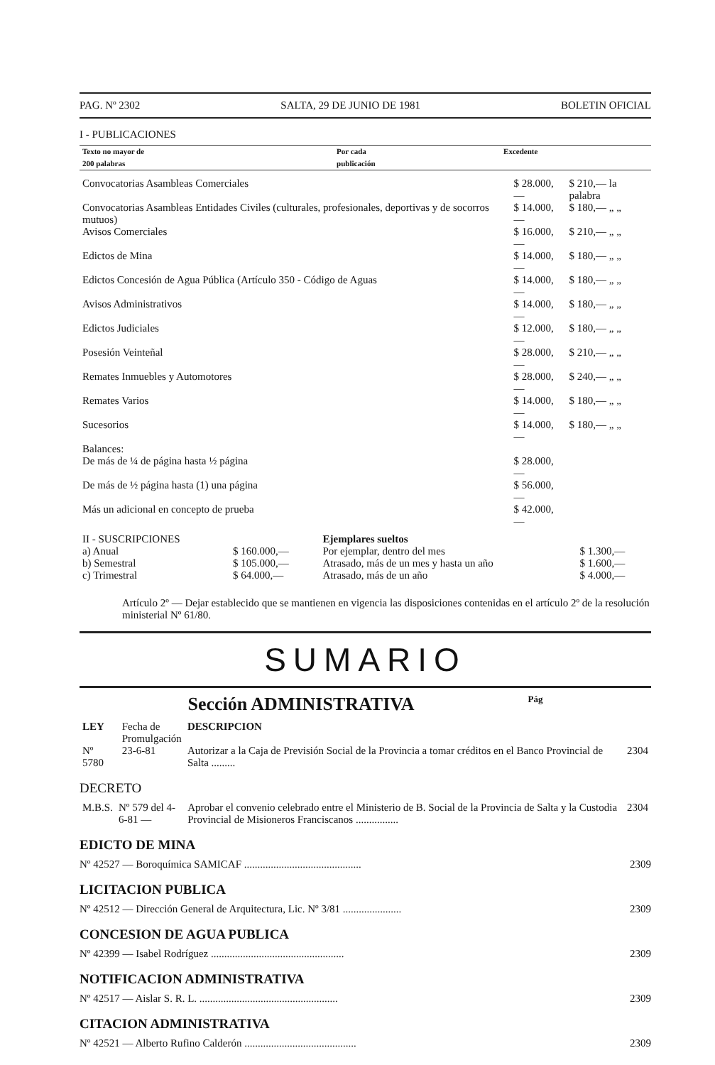PAG. Nº 2302 SALTA, 29 DE JUNIO DE 1981 BOLETIN OFICIAL
I - PUBLICACIONES
| Texto no mayor de 200 palabras | Por cada publicación | Excedente |
| --- | --- | --- |
| Convocatorias Asambleas Comerciales | $ 28.000,— | $ 210,— la palabra |
| Convocatorias Asambleas Entidades Civiles (culturales, profesionales, deportivas y de socorros mutuos) | $ 14.000,— | $ 180,— „ „ |
| Avisos Comerciales | $ 16.000,— | $ 210,— „ „ |
| Edictos de Mina | $ 14.000,— | $ 180,— „ „ |
| Edictos Concesión de Agua Pública (Artículo 350 - Código de Aguas | $ 14.000,— | $ 180,— „ „ |
| Avisos Administrativos | $ 14.000,— | $ 180,— „ „ |
| Edictos Judiciales | $ 12.000,— | $ 180,— „ „ |
| Posesión Veinteñal | $ 28.000,— | $ 210,— „ „ |
| Remates Inmuebles y Automotores | $ 28.000,— | $ 240,— „ „ |
| Remates Varios | $ 14.000,— | $ 180,— „ „ |
| Sucesorios | $ 14.000,— | $ 180,— „ „ |
| Balances: | | |
| De más de ¼ de página hasta ½ página | $ 28.000,— | |
| De más de ½ página hasta (1) una página | $ 56.000,— | |
| Más un adicional en concepto de prueba | $ 42.000,— | |
| II - SUSCRIPCIONES | | Ejemplares sueltos | |
| a) Anual | $ 160.000,— | Por ejemplar, dentro del mes | $ 1.300,— |
| b) Semestral | $ 105.000,— | Atrasado, más de un mes y hasta un año | $ 1.600,— |
| c) Trimestral | $ 64.000,— | Atrasado, más de un año | $ 4.000,— |
Artículo 2º — Dejar establecido que se mantienen en vigencia las disposiciones contenidas en el artículo 2º de la resolución ministerial Nº 61/80.
SUMARIO
Sección ADMINISTRATIVA Pág
| LEY | Fecha de Promulgación | DESCRIPCION | |
| Nº 5780 | 23-6-81 | Autorizar a la Caja de Previsión Social de la Provincia a tomar créditos en el Banco Provincial de Salta ......... | 2304 |
DECRETO
| M.B.S. | Nº 579 del 4-6-81 — | Aprobar el convenio celebrado entre el Ministerio de B. Social de la Provincia de Salta y la Custodia Provincial de Misioneros Franciscanos ................ | 2304 |
EDICTO DE MINA
Nº 42527 — Boroquímica SAMICAF ............................................ 2309
LICITACION PUBLICA
Nº 42512 — Dirección General de Arquitectura, Lic. Nº 3/81 ...................... 2309
CONCESION DE AGUA PUBLICA
Nº 42399 — Isabel Rodríguez .................................................. 2309
NOTIFICACION ADMINISTRATIVA
Nº 42517 — Aislar S. R. L. .................................................... 2309
CITACION ADMINISTRATIVA
Nº 42521 — Alberto Rufino Calderón .......................................... 2309